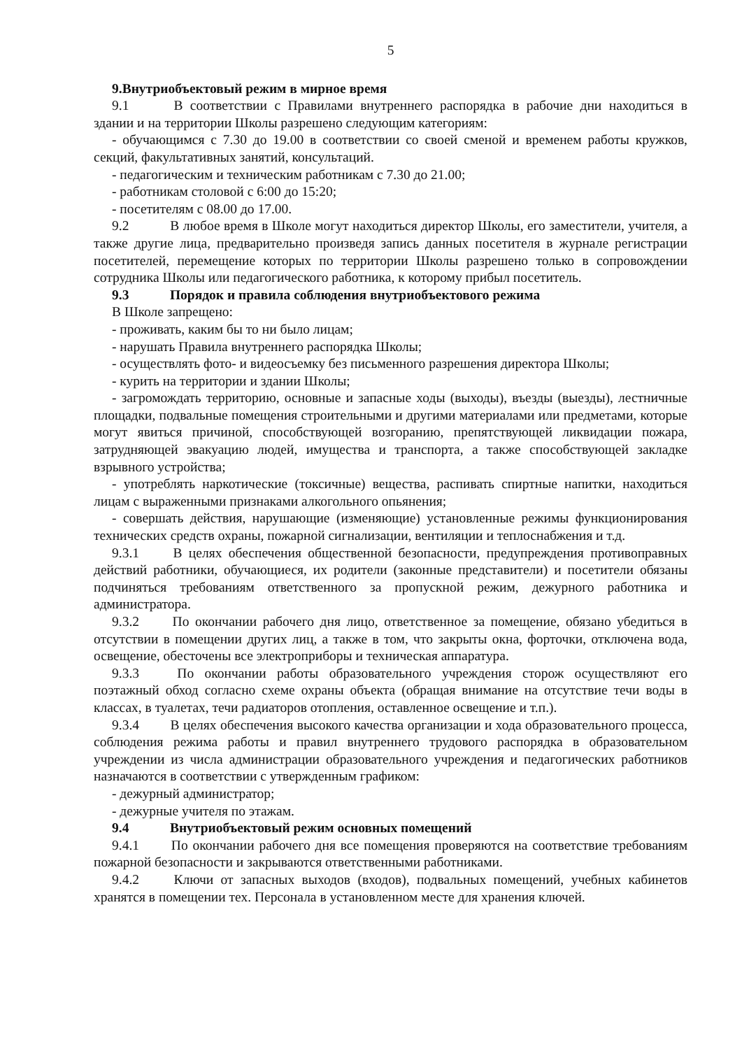5
9.Внутриобъектовый режим в мирное время
9.1 В соответствии с Правилами внутреннего распорядка в рабочие дни находиться в здании и на территории Школы разрешено следующим категориям:
- обучающимся с 7.30 до 19.00 в соответствии со своей сменой и временем работы кружков, секций, факультативных занятий, консультаций.
- педагогическим и техническим работникам с 7.30 до 21.00;
- работникам столовой с 6:00 до 15:20;
- посетителям с 08.00 до 17.00.
9.2 В любое время в Школе могут находиться директор Школы, его заместители, учителя, а также другие лица, предварительно произведя запись данных посетителя в журнале регистрации посетителей, перемещение которых по территории Школы разрешено только в сопровождении сотрудника Школы или педагогического работника, к которому прибыл посетитель.
9.3 Порядок и правила соблюдения внутриобъектового режима
В Школе запрещено:
- проживать, каким бы то ни было лицам;
- нарушать Правила внутреннего распорядка Школы;
- осуществлять фото- и видеосъемку без письменного разрешения директора Школы;
- курить на территории и здании Школы;
- загромождать территорию, основные и запасные ходы (выходы), въезды (выезды), лестничные площадки, подвальные помещения строительными и другими материалами или предметами, которые могут явиться причиной, способствующей возгоранию, препятствующей ликвидации пожара, затрудняющей эвакуацию людей, имущества и транспорта, а также способствующей закладке взрывного устройства;
- употреблять наркотические (токсичные) вещества, распивать спиртные напитки, находиться лицам с выраженными признаками алкогольного опьянения;
- совершать действия, нарушающие (изменяющие) установленные режимы функционирования технических средств охраны, пожарной сигнализации, вентиляции и теплоснабжения и т.д.
9.3.1 В целях обеспечения общественной безопасности, предупреждения противоправных действий работники, обучающиеся, их родители (законные представители) и посетители обязаны подчиняться требованиям ответственного за пропускной режим, дежурного работника и администратора.
9.3.2 По окончании рабочего дня лицо, ответственное за помещение, обязано убедиться в отсутствии в помещении других лиц, а также в том, что закрыты окна, форточки, отключена вода, освещение, обесточены все электроприборы и техническая аппаратура.
9.3.3 По окончании работы образовательного учреждения сторож осуществляют его поэтажный обход согласно схеме охраны объекта (обращая внимание на отсутствие течи воды в классах, в туалетах, течи радиаторов отопления, оставленное освещение и т.п.).
9.3.4 В целях обеспечения высокого качества организации и хода образовательного процесса, соблюдения режима работы и правил внутреннего трудового распорядка в образовательном учреждении из числа администрации образовательного учреждения и педагогических работников назначаются в соответствии с утвержденным графиком:
- дежурный администратор;
- дежурные учителя по этажам.
9.4 Внутриобъектовый режим основных помещений
9.4.1 По окончании рабочего дня все помещения проверяются на соответствие требованиям пожарной безопасности и закрываются ответственными работниками.
9.4.2 Ключи от запасных выходов (входов), подвальных помещений, учебных кабинетов хранятся в помещении тех. Персонала в установленном месте для хранения ключей.